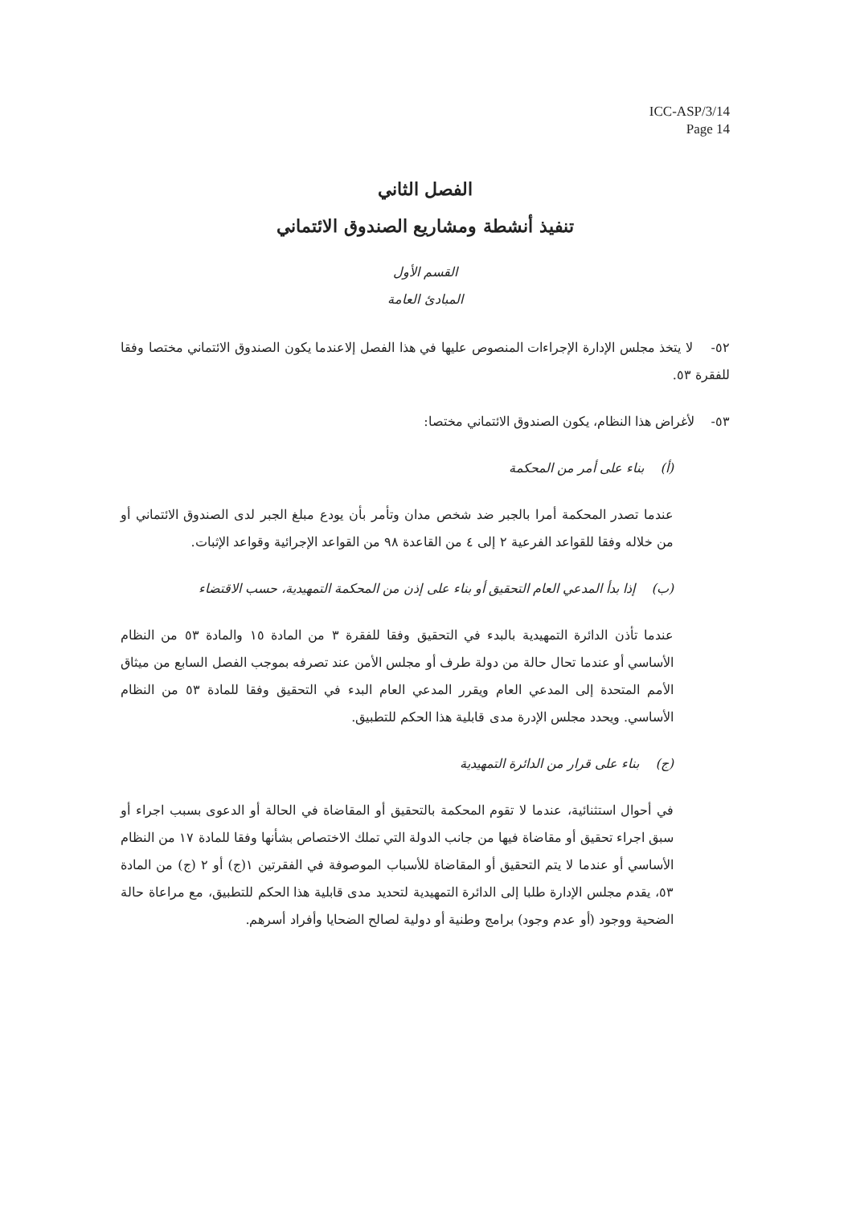ICC-ASP/3/14
Page 14
الفصل الثاني
تنفيذ أنشطة ومشاريع الصندوق الائتماني
القسم الأول
المبادئ العامة
٥٢- لا يتخذ مجلس الإدارة الإجراءات المنصوص عليها في هذا الفصل إلاعندما يكون الصندوق الائتماني مختصا وفقا للفقرة ٥٣.
٥٣- لأغراض هذا النظام، يكون الصندوق الائتماني مختصا:
(أ) بناء على أمر من المحكمة
عندما تصدر المحكمة أمرا بالجبر ضد شخص مدان وتأمر بأن يودع مبلغ الجبر لدى الصندوق الائتماني أو من خلاله وفقا للقواعد الفرعية ٢ إلى ٤ من القاعدة ٩٨ من القواعد الإجرائية وقواعد الإثبات.
(ب) إذا بدأ المدعي العام التحقيق أو بناء على إذن من المحكمة التمهيدية، حسب الاقتضاء
عندما تأذن الدائرة التمهيدية بالبدء في التحقيق وفقا للفقرة ٣ من المادة ١٥ والمادة ٥٣ من النظام الأساسي أو عندما تحال حالة من دولة طرف أو مجلس الأمن عند تصرفه بموجب الفصل السابع من ميثاق الأمم المتحدة إلى المدعي العام ويقرر المدعي العام البدء في التحقيق وفقا للمادة ٥٣ من النظام الأساسي. ويحدد مجلس الإدرة مدى قابلية هذا الحكم للتطبيق.
(ج) بناء على قرار من الدائرة التمهيدية
في أحوال استثنائية، عندما لا تقوم المحكمة بالتحقيق أو المقاضاة في الحالة أو الدعوى بسبب اجراء أو سبق اجراء تحقيق أو مقاضاة فيها من جانب الدولة التي تملك الاختصاص بشأنها وفقا للمادة ١٧ من النظام الأساسي أو عندما لا يتم التحقيق أو المقاضاة للأسباب الموصوفة في الفقرتين ١(ج) أو ٢ (ج) من المادة ٥٣، يقدم مجلس الإدارة طلبا إلى الدائرة التمهيدية لتحديد مدى قابلية هذا الحكم للتطبيق، مع مراعاة حالة الضحية ووجود (أو عدم وجود) برامج وطنية أو دولية لصالح الضحايا وأفراد أسرهم.